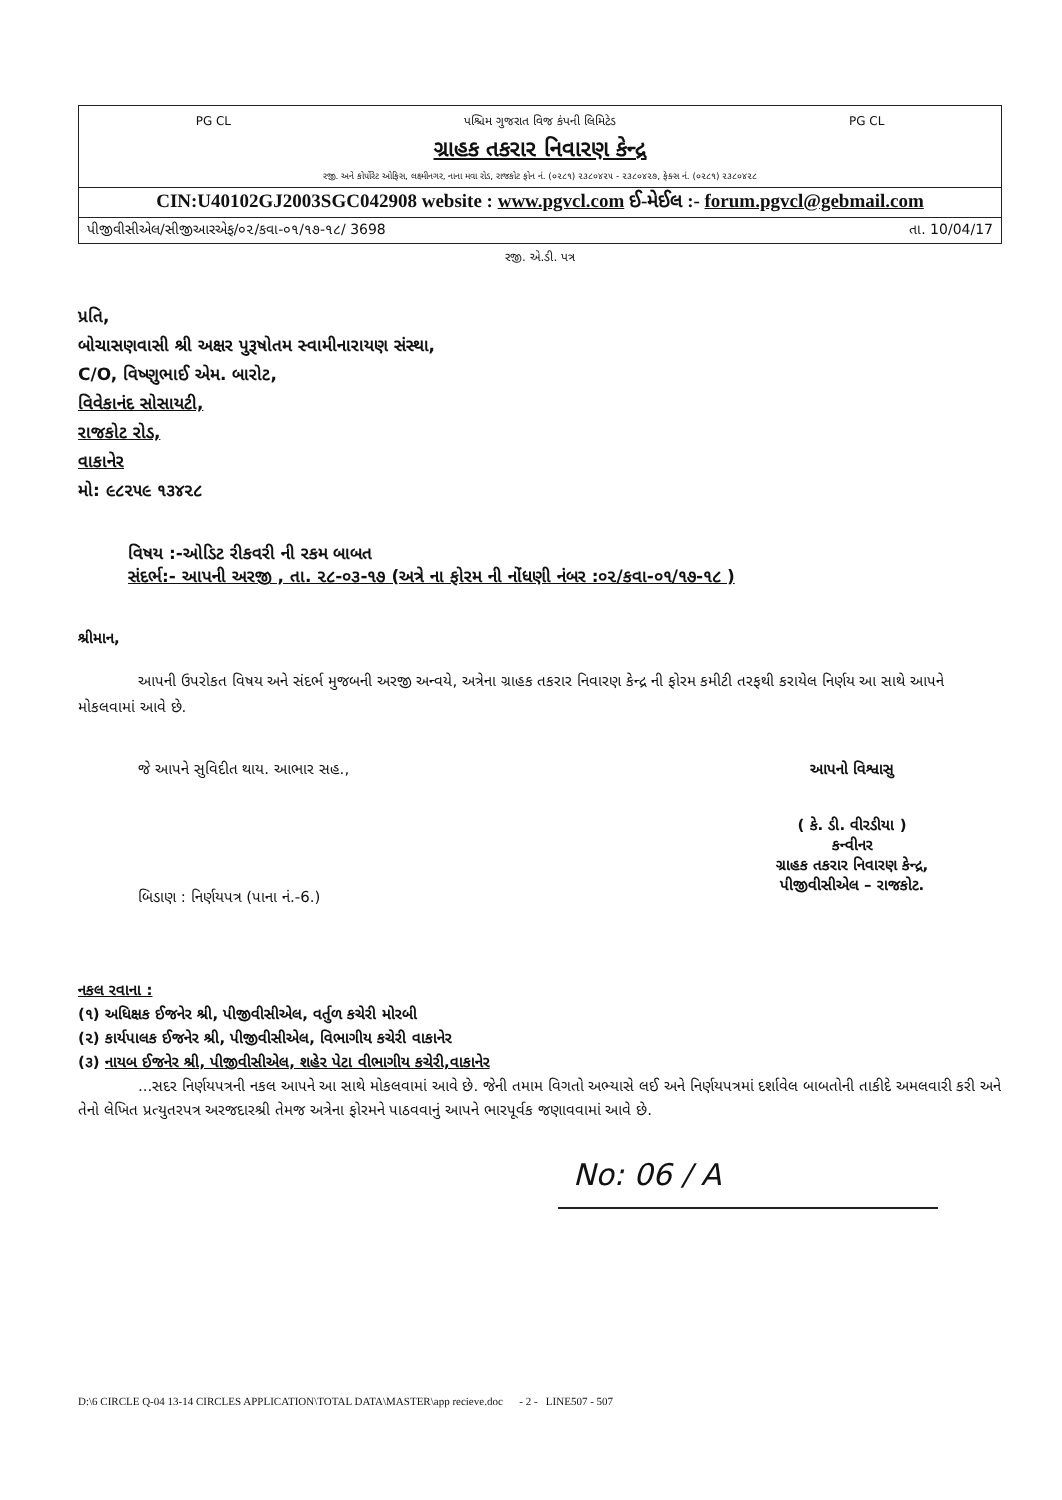PG CL પશ્ચિમ ગુજરાત વિજ કંપની લિમિટેડ PG CL
ગ્રાહક તકરાર નિવારણ કેન્દ્ર
રજી. અને કોર્પોરેટ ઓફિસ, લક્ષ્મીનગર, નાના મવા રોડ, રાજકોટ ફોન નં. (૦૨૮૧) ૨૩૮૦૪૨૫ - ૨૩૮૦૪૨૭, ફેક્સ નં. (૦૨૮૧) ૨૩૮૦૪૨૮
CIN:U40102GJ2003SGC042908 website : www.pgvcl.com ઈ-મેઈલ :- forum.pgvcl@gebmail.com
પીજીવીસીએલ/સીજીઆરએફ/૦૨/કવા-૦૧/૧૭-૧૮/ 3698 તા. 10/04/17
રજી. એ.ડી. પત્ર
પ્રતિ,
બોચાસણવાસી શ્રી અક્ષર પુરૂષોતમ સ્વામીનારાયણ સંસ્થા,
C/O, વિષ્ણુભાઈ એમ. બારોટ,
વિવેકાનંદ સોસાયટી,
રાજકોટ રોડ,
વાકાનેર
મો: ૯૮૨૫૯ ૧૩૪૨૮
વિષય :-ઓડિટ રીકવરી ની રકમ બાબત
સંદર્ભ:- આપની અરજી , તા. ૨૮-૦૩-૧૭ (અત્રે ના ફોરમ ની નોંધણી નંબર :૦૨/કવા-૦૧/૧૭-૧૮ )
શ્રીમાન,
આપની ઉપરોકત વિષય અને સંદર્ભ મુજબની અરજી અન્વયે, અત્રેના ગ્રાહક તકરાર નિવારણ કેન્દ્ર ની ફોરમ કમીટી તરફથી કરાયેલ નિર્ણય આ સાથે આપને મોકલવામાં આવે છે.
જે આપને સુવિદીત થાય. આભાર સહ.,
બિડાણ : નિર્ણયપત્ર (પાના નં.-6.)
આપનો વિશ્વાસુ
( કે. ડી. વીરડીયા )
કન્વીનર
ગ્રાહક તકરાર નિવારણ કેન્દ્ર,
પીજીવીસીએલ – રાજકોટ.
નકલ રવાના :
(૧) અધિક્ષક ઈજનેર શ્રી, પીજીવીસીએલ, વર્તુળ કચેરી મોરબી
(૨) કાર્યપાલક ઈજનેર શ્રી, પીજીવીસીએલ, વિભાગીય કચેરી વાકાનેર
(૩) નાયબ ઈજનેર શ્રી, પીજીવીસીએલ, શહેર પેટા વીભાગીય કચેરી,વાકાનેર
...સદર નિર્ણયપત્રની નકલ આપને આ સાથે મોકલવામાં આવે છે. જેની તમામ વિગતો અભ્યાસે લઈ અને નિર્ણયપત્રમાં દર્શાવેલ બાબતોની તાકીદે અમલવારી કરી અને તેનો લેખિત પ્રત્યુતરપત્ર અરજદારશ્રી તેમજ અત્રેના ફોરમને પાઠવવાનું આપને ભારપૂર્વક જણાવવામાં આવે છે.
No: 06 / A
D:\6 CIRCLE Q-04 13-14 CIRCLES APPLICATION\TOTAL DATA\MASTER\app recieve.doc - 2 - LINE507 - 507